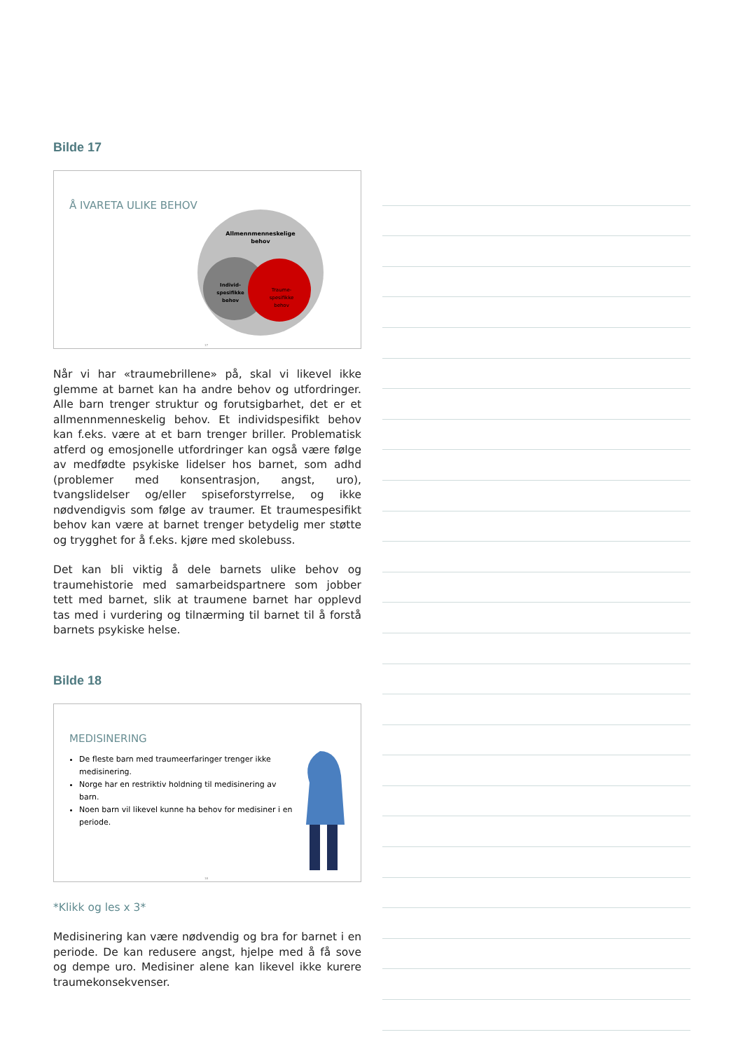Bilde 17
Å IVARETA ULIKE BEHOV
Allmennmenneskelige
behov
Individ-
spesifikke
behov
Traume-
spesifikke
behov
17
Når vi har «traumebrillene» på, skal vi likevel ikke glemme at barnet kan ha andre behov og utfordringer. Alle barn trenger struktur og forutsigbarhet, det er et allmennmenneskelig behov. Et individspesifikt behov kan f.eks. være at et barn trenger briller. Problematisk atferd og emosjonelle utfordringer kan også være følge av medfødte psykiske lidelser hos barnet, som adhd (problemer med konsentrasjon, angst, uro), tvangslidelser og/eller spiseforstyrrelse, og ikke nødvendigvis som følge av traumer. Et traumespesifikt behov kan være at barnet trenger betydelig mer støtte og trygghet for å f.eks. kjøre med skolebuss.
Det kan bli viktig å dele barnets ulike behov og traumehistorie med samarbeidspartnere som jobber tett med barnet, slik at traumene barnet har opplevd tas med i vurdering og tilnærming til barnet til å forstå barnets psykiske helse.
Bilde 18
MEDISINERING
De fleste barn med traumeerfaringer trenger ikke medisinering.
Norge har en restriktiv holdning til medisinering av barn.
Noen barn vil likevel kunne ha behov for medisiner i en periode.
18
*Klikk og les x 3*
Medisinering kan være nødvendig og bra for barnet i en periode. De kan redusere angst, hjelpe med å få sove og dempe uro. Medisiner alene kan likevel ikke kurere traumekonsekvenser.